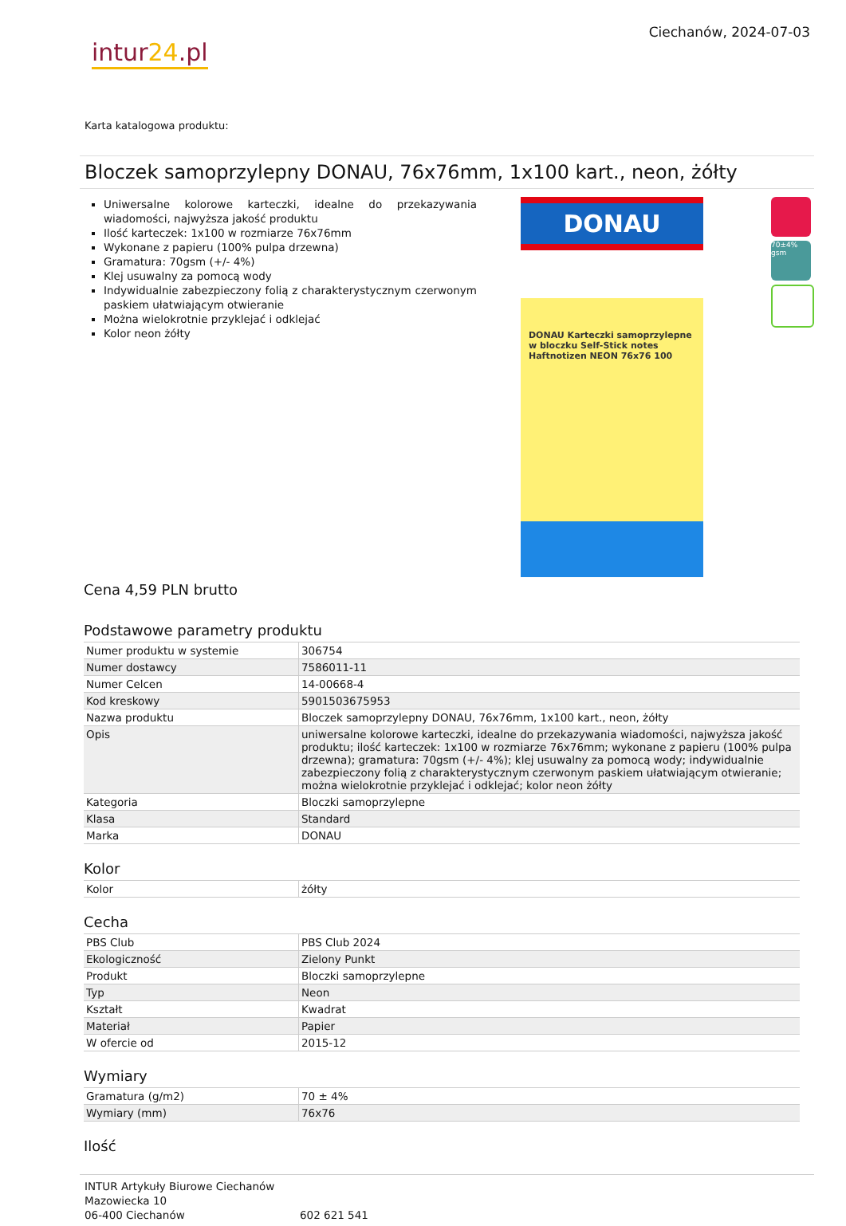intur24.pl
Ciechanów, 2024-07-03
Karta katalogowa produktu:
Bloczek samoprzylepny DONAU, 76x76mm, 1x100 kart., neon, żółty
Uniwersalne kolorowe karteczki, idealne do przekazywania wiadomości, najwyższa jakość produktu
Ilość karteczek: 1x100 w rozmiarze 76x76mm
Wykonane z papieru (100% pulpa drzewna)
Gramatura: 70gsm (+/- 4%)
Klej usuwalny za pomocą wody
Indywidualnie zabezpieczony folią z charakterystycznym czerwonym paskiem ułatwiającym otwieranie
Można wielokrotnie przyklejać i odklejać
Kolor neon żółty
DONAU
DONAU Karteczki samoprzylepne w bloczku Self-Stick notes Haftnotizen NEON 76x76 100
70±4% gsm
Cena 4,59 PLN brutto
Podstawowe parametry produktu
| Numer produktu w systemie | 306754 |
| Numer dostawcy | 7586011-11 |
| Numer Celcen | 14-00668-4 |
| Kod kreskowy | 5901503675953 |
| Nazwa produktu | Bloczek samoprzylepny DONAU, 76x76mm, 1x100 kart., neon, żółty |
| Opis | uniwersalne kolorowe karteczki, idealne do przekazywania wiadomości, najwyższa jakość produktu; ilość karteczek: 1x100 w rozmiarze 76x76mm; wykonane z papieru (100% pulpa drzewna); gramatura: 70gsm (+/- 4%); klej usuwalny za pomocą wody; indywidualnie zabezpieczony folią z charakterystycznym czerwonym paskiem ułatwiającym otwieranie; można wielokrotnie przyklejać i odklejać; kolor neon żółty |
| Kategoria | Bloczki samoprzylepne |
| Klasa | Standard |
| Marka | DONAU |
Kolor
| Kolor | żółty |
Cecha
| PBS Club | PBS Club 2024 |
| Ekologiczność | Zielony Punkt |
| Produkt | Bloczki samoprzylepne |
| Typ | Neon |
| Kształt | Kwadrat |
| Materiał | Papier |
| W ofercie od | 2015-12 |
Wymiary
| Gramatura (g/m2) | 70 ± 4% |
| Wymiary (mm) | 76x76 |
Ilość
INTUR Artykuły Biurowe Ciechanów
Mazowiecka 10
06-400 Ciechanów
602 621 541